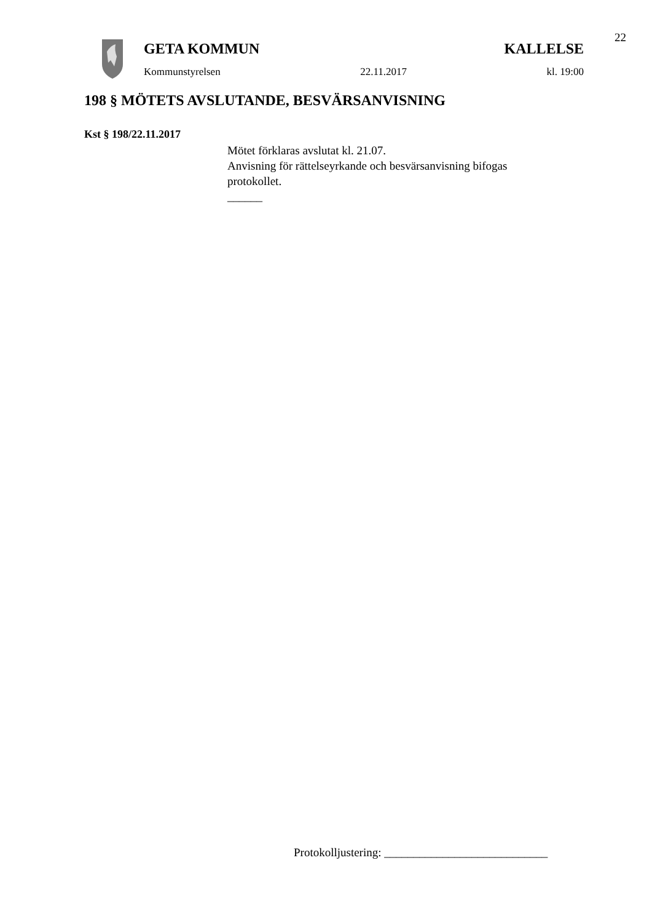22
GETA KOMMUN KALLELSE
Kommunstyrelsen 22.11.2017 kl. 19:00
198 § MÖTETS AVSLUTANDE, BESVÄRSANVISNING
Kst § 198/22.11.2017
Mötet förklaras avslutat kl. 21.07.
Anvisning för rättelseyrkande och besvärsanvisning bifogas
protokollet.
______
Protokolljustering: ____________________________